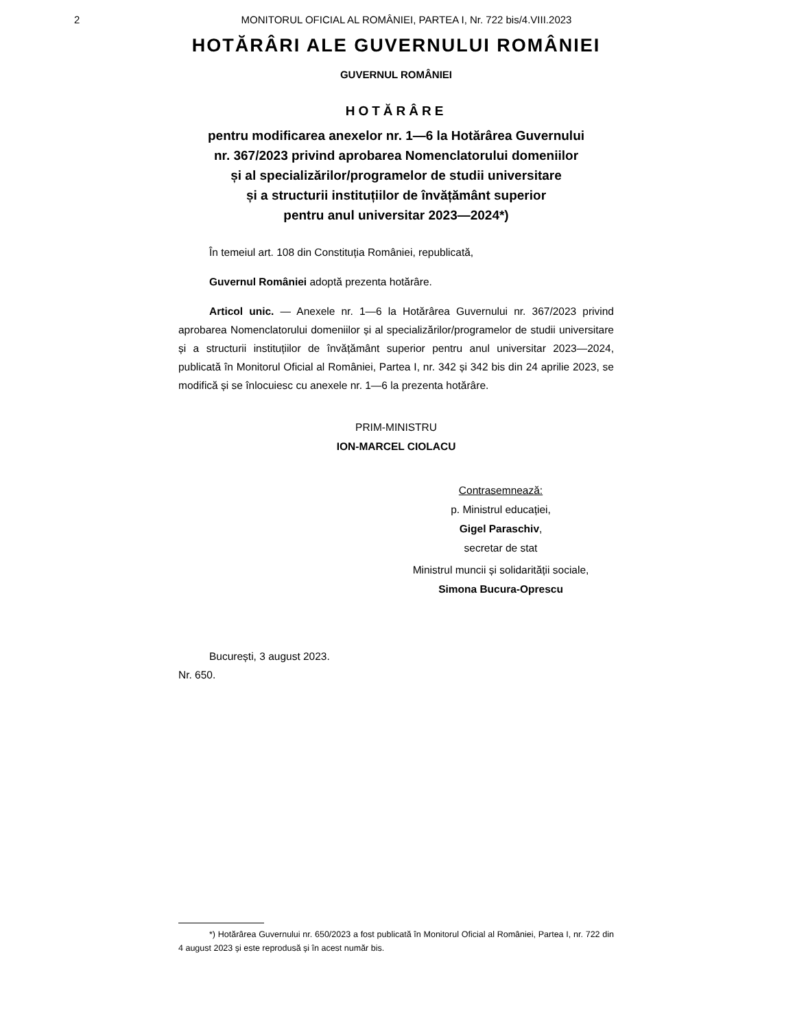2
MONITORUL OFICIAL AL ROMÂNIEI, PARTEA I, Nr. 722 bis/4.VIII.2023
HOTĂRÂRI ALE GUVERNULUI ROMÂNIEI
GUVERNUL ROMÂNIEI
HOTĂRÂRE
pentru modificarea anexelor nr. 1—6 la Hotărârea Guvernului
nr. 367/2023 privind aprobarea Nomenclatorului domeniilor
și al specializărilor/programelor de studii universitare
și a structurii instituțiilor de învățământ superior
pentru anul universitar 2023—2024*)
În temeiul art. 108 din Constituția României, republicată,
Guvernul României adoptă prezenta hotărâre.
Articol unic. — Anexele nr. 1—6 la Hotărârea Guvernului nr. 367/2023 privind aprobarea Nomenclatorului domeniilor și al specializărilor/programelor de studii universitare și a structurii instituțiilor de învățământ superior pentru anul universitar 2023—2024, publicată în Monitorul Oficial al României, Partea I, nr. 342 și 342 bis din 24 aprilie 2023, se modifică și se înlocuiesc cu anexele nr. 1—6 la prezenta hotărâre.
PRIM-MINISTRU
ION-MARCEL CIOLACU
Contrasemnează:
p. Ministrul educației,
Gigel Paraschiv,
secretar de stat
Ministrul muncii și solidarității sociale,
Simona Bucura-Oprescu
București, 3 august 2023.
Nr. 650.
*) Hotărârea Guvernului nr. 650/2023 a fost publicată în Monitorul Oficial al României, Partea I, nr. 722 din 4 august 2023 și este reprodusă și în acest număr bis.